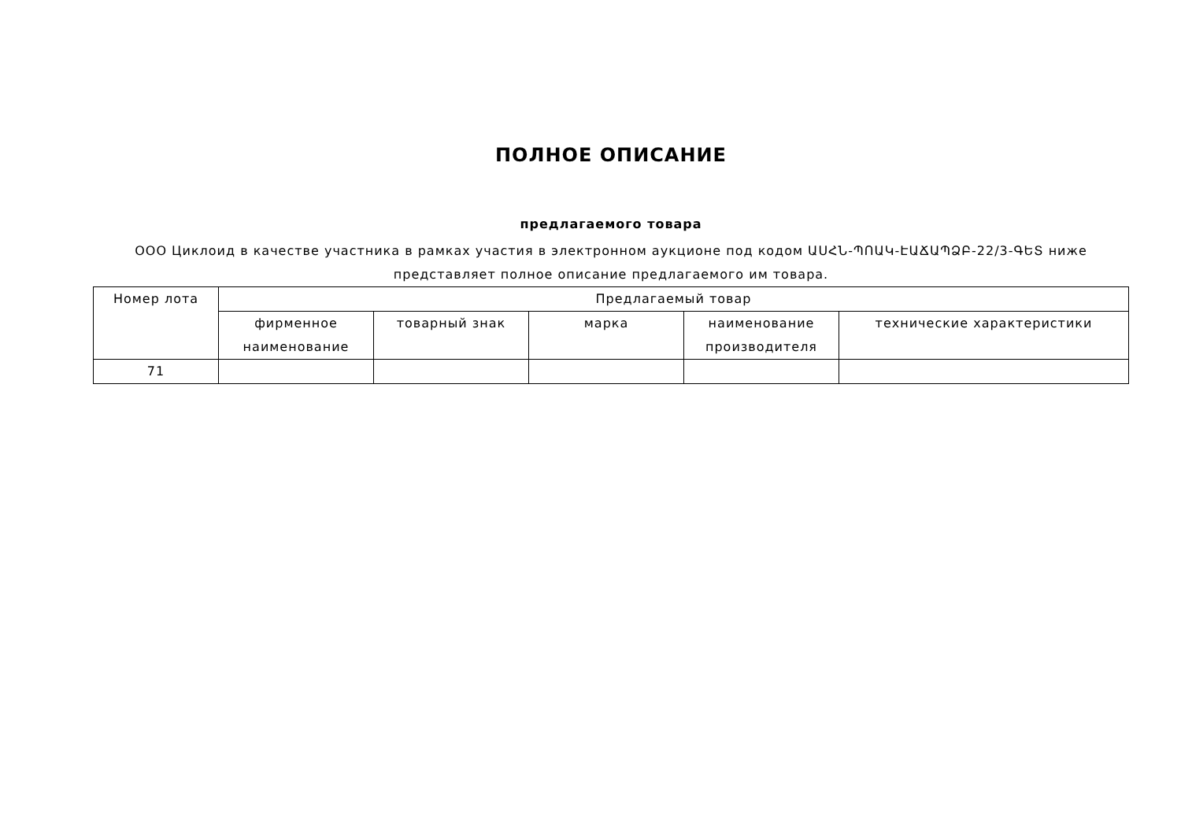ПОЛНОЕ ОПИСАНИЕ
предлагаемого товара
ООО Циклоид в качестве участника в рамках участия в электронном аукционе под кодом ԱՍՀՆ-ՊՈԱԿ-ԷԱՃԱՊՁԲ-22/3-ԳԵՏ ниже представляет полное описание предлагаемого им товара.
| Номер лота | Предлагаемый товар | | | | |
| --- | --- | --- | --- | --- | --- |
| | фирменное наименование | товарный знак | марка | наименование производителя | технические характеристики |
| 71 | | | | | |